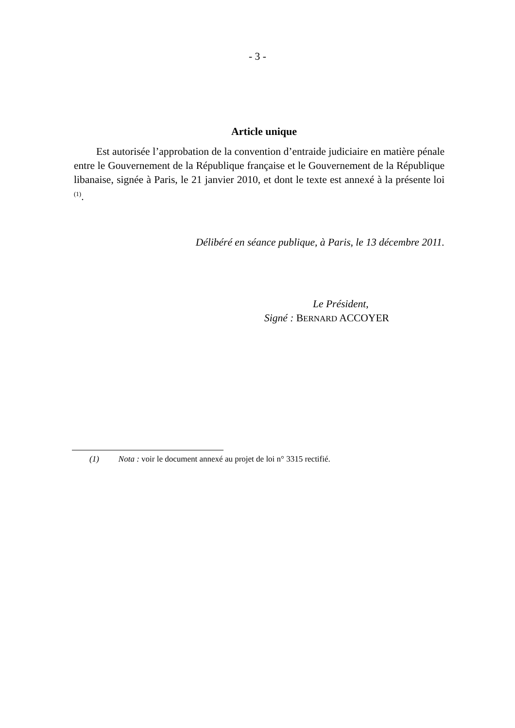- 3 -
Article unique
Est autorisée l’approbation de la convention d’entraide judiciaire en matière pénale entre le Gouvernement de la République française et le Gouvernement de la République libanaise, signée à Paris, le 21 janvier 2010, et dont le texte est annexé à la présente loi <sup>(1)</sup>.
Délibéré en séance publique, à Paris, le 13 décembre 2011.
Le Président,
Signé : BERNARD ACCOYER
(1) Nota : voir le document annexé au projet de loi n° 3315 rectifié.